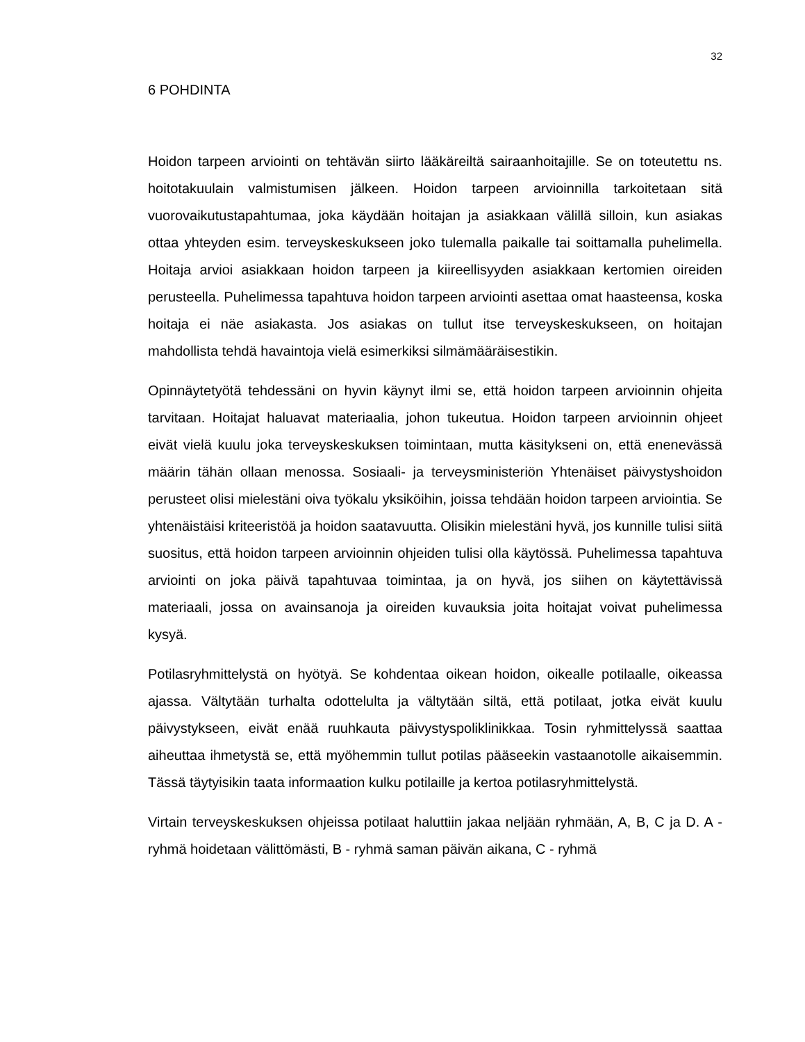32
6 POHDINTA
Hoidon tarpeen arviointi on tehtävän siirto lääkäreiltä sairaanhoitajille. Se on toteutettu ns. hoitotakuulain valmistumisen jälkeen. Hoidon tarpeen arvioinnilla tarkoitetaan sitä vuorovaikutustapahtumaa, joka käydään hoitajan ja asiakkaan välillä silloin, kun asiakas ottaa yhteyden esim. terveyskeskukseen joko tulemalla paikalle tai soittamalla puhelimella. Hoitaja arvioi asiakkaan hoidon tarpeen ja kiireellisyyden asiakkaan kertomien oireiden perusteella. Puhelimessa tapahtuva hoidon tarpeen arviointi asettaa omat haasteensa, koska hoitaja ei näe asiakasta. Jos asiakas on tullut itse terveyskeskukseen, on hoitajan mahdollista tehdä havaintoja vielä esimerkiksi silmämääräisestikin.
Opinnäytetyötä tehdessäni on hyvin käynyt ilmi se, että hoidon tarpeen arvioinnin ohjeita tarvitaan. Hoitajat haluavat materiaalia, johon tukeutua. Hoidon tarpeen arvioinnin ohjeet eivät vielä kuulu joka terveyskeskuksen toimintaan, mutta käsitykseni on, että enenevässä määrin tähän ollaan menossa. Sosiaali- ja terveysministeriön Yhtenäiset päivystyshoidon perusteet olisi mielestäni oiva työkalu yksiköihin, joissa tehdään hoidon tarpeen arviointia. Se yhtenäistäisi kriteeristöä ja hoidon saatavuutta. Olisikin mielestäni hyvä, jos kunnille tulisi siitä suositus, että hoidon tarpeen arvioinnin ohjeiden tulisi olla käytössä. Puhelimessa tapahtuva arviointi on joka päivä tapahtuvaa toimintaa, ja on hyvä, jos siihen on käytettävissä materiaali, jossa on avainsanoja ja oireiden kuvauksia joita hoitajat voivat puhelimessa kysyä.
Potilasryhmittelystä on hyötyä. Se kohdentaa oikean hoidon, oikealle potilaalle, oikeassa ajassa. Vältytään turhalta odottelulta ja vältytään siltä, että potilaat, jotka eivät kuulu päivystykseen, eivät enää ruuhkauta päivystyspoliklinikkaa. Tosin ryhmittelyssä saattaa aiheuttaa ihmetystä se, että myöhemmin tullut potilas pääseekin vastaanotolle aikaisemmin. Tässä täytyisikin taata informaation kulku potilaille ja kertoa potilasryhmittelystä.
Virtain terveyskeskuksen ohjeissa potilaat haluttiin jakaa neljään ryhmään, A, B, C ja D. A - ryhmä hoidetaan välittömästi, B - ryhmä saman päivän aikana, C - ryhmä